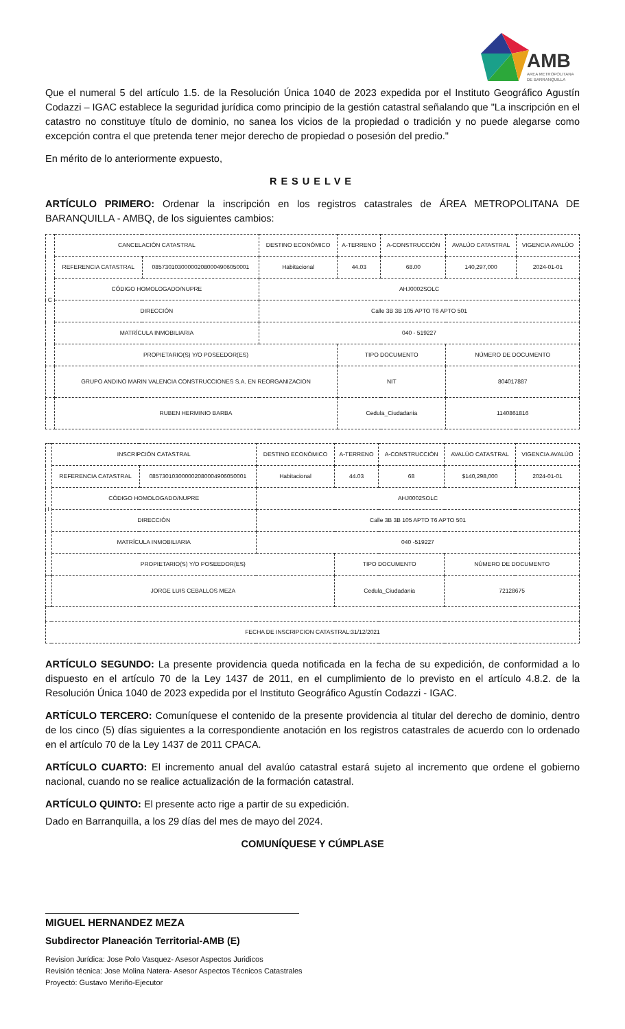AMB
AREA METROPOLITANA
DE BARRANQUILLA
Que el numeral 5 del artículo 1.5. de la Resolución Única 1040 de 2023 expedida por el Instituto Geográfico Agustín Codazzi – IGAC establece la seguridad jurídica como principio de la gestión catastral señalando que "La inscripción en el catastro no constituye título de dominio, no sanea los vicios de la propiedad o tradición y no puede alegarse como excepción contra el que pretenda tener mejor derecho de propiedad o posesión del predio."
En mérito de lo anteriormente expuesto,
RESUELVE
ARTÍCULO PRIMERO: Ordenar la inscripción en los registros catastrales de ÁREA METROPOLITANA DE BARANQUILLA - AMBQ, de los siguientes cambios:
| C | CANCELACIÓN CATASTRAL | | DESTINO ECONÓMICO | A-TERRENO | A-CONSTRUCCIÓN | AVALÚO CATASTRAL | VIGENCIA AVALÚO |
| | REFERENCIA CATASTRAL | 085730103000002080004906050001 | Habitacional | 44.03 | 68.00 | 140,297,000 | 2024-01-01 |
| | CÓDIGO HOMOLOGADO/NUPRE | | AHJ0002SOLC | | | | |
| | DIRECCIÓN | | Calle 3B 3B 105 APTO T6 APTO 501 | | | | |
| | MATRÍCULA INMOBILIARIA | | 040 - 519227 | | | | |
| | PROPIETARIO(S) Y/O POSEEDOR(ES) | | | TIPO DOCUMENTO | | NÚMERO DE DOCUMENTO | |
| | GRUPO ANDINO MARIN VALENCIA CONSTRUCCIONES S.A. EN REORGANIZACION | | | NIT | | 804017887 | |
| | RUBEN HERMINIO BARBA | | | Cedula_Ciudadania | | 1140861816 | |
| I | INSCRIPCIÓN CATASTRAL | | DESTINO ECONÓMICO | A-TERRENO | A-CONSTRUCCIÓN | AVALÚO CATASTRAL | VIGENCIA AVALÚO |
| | REFERENCIA CATASTRAL | 085730103000002080004906050001 | Habitacional | 44.03 | 68 | $140,298,000 | 2024-01-01 |
| | CÓDIGO HOMOLOGADO/NUPRE | | AHJ0002SOLC | | | | |
| | DIRECCIÓN | | Calle 3B 3B 105 APTO T6 APTO 501 | | | | |
| | MATRÍCULA INMOBILIARIA | | 040 -519227 | | | | |
| | PROPIETARIO(S) Y/O POSEEDOR(ES) | | | TIPO DOCUMENTO | | NÚMERO DE DOCUMENTO | |
| | JORGE LUIS CEBALLOS MEZA | | | Cedula_Ciudadania | | 72128675 | |
| FECHA DE INSCRIPCION CATASTRAL:31/12/2021 | | | | | | | |
ARTÍCULO SEGUNDO: La presente providencia queda notificada en la fecha de su expedición, de conformidad a lo dispuesto en el artículo 70 de la Ley 1437 de 2011, en el cumplimiento de lo previsto en el artículo 4.8.2. de la Resolución Única 1040 de 2023 expedida por el Instituto Geográfico Agustín Codazzi - IGAC.
ARTÍCULO TERCERO: Comuníquese el contenido de la presente providencia al titular del derecho de dominio, dentro de los cinco (5) días siguientes a la correspondiente anotación en los registros catastrales de acuerdo con lo ordenado en el artículo 70 de la Ley 1437 de 2011 CPACA.
ARTÍCULO CUARTO: El incremento anual del avalúo catastral estará sujeto al incremento que ordene el gobierno nacional, cuando no se realice actualización de la formación catastral.
ARTÍCULO QUINTO: El presente acto rige a partir de su expedición.
Dado en Barranquilla, a los 29 días del mes de mayo del 2024.
COMUNÍQUESE Y CÚMPLASE
MIGUEL HERNANDEZ MEZA
Subdirector Planeación Territorial-AMB (E)
Revision Jurídica: Jose Polo Vasquez- Asesor Aspectos Juridicos
Revisión técnica: Jose Molina Natera- Asesor Aspectos Técnicos Catastrales
Proyectó: Gustavo Meriño-Ejecutor